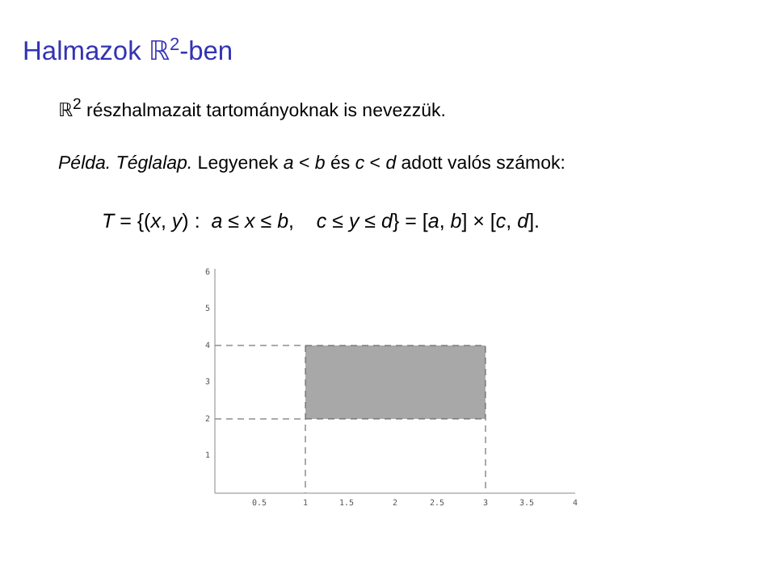Halmazok ℝ<sup>2</sup>-ben
ℝ<sup>2</sup> részhalmazait tartományoknak is nevezzük.
Példa. Téglalap. Legyenek a < b és c < d adott valós számok:
T = {(x, y) : a ≤ x ≤ b, c ≤ y ≤ d} = [a, b] × [c, d].
6
5
4
3
2
1
0.5
1
1.5
2
2.5
3
3.5
4